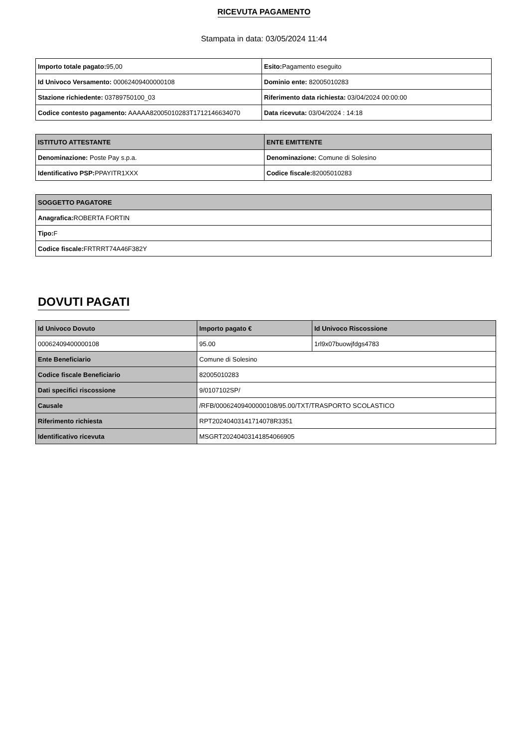RICEVUTA PAGAMENTO
Stampata in data: 03/05/2024 11:44
| Importo totale pagato: 95,00 | Esito: Pagamento eseguito |
| Id Univoco Versamento: 00062409400000108 | Dominio ente: 82005010283 |
| Stazione richiedente: 03789750100_03 | Riferimento data richiesta: 03/04/2024 00:00:00 |
| Codice contesto pagamento: AAAAA82005010283T1712146634070 | Data ricevuta: 03/04/2024 : 14:18 |
| ISTITUTO ATTESTANTE | ENTE EMITTENTE |
| --- | --- |
| Denominazione: Poste Pay s.p.a. | Denominazione: Comune di Solesino |
| Identificativo PSP: PPAYITR1XXX | Codice fiscale: 82005010283 |
| SOGGETTO PAGATORE |
| --- |
| Anagrafica: ROBERTA FORTIN |
| Tipo: F |
| Codice fiscale: FRTRRT74A46F382Y |
DOVUTI PAGATI
| Id Univoco Dovuto | Importo pagato € | Id Univoco Riscossione |
| --- | --- | --- |
| 00062409400000108 | 95.00 | 1rl9x07buowjfdgs4783 |
| Ente Beneficiario | Comune di Solesino | |
| Codice fiscale Beneficiario | 82005010283 | |
| Dati specifici riscossione | 9/0107102SP/ | |
| Causale | /RFB/00062409400000108/95.00/TXT/TRASPORTO SCOLASTICO | |
| Riferimento richiesta | RPT20240403141714078R3351 | |
| Identificativo ricevuta | MSGRT20240403141854066905 | |